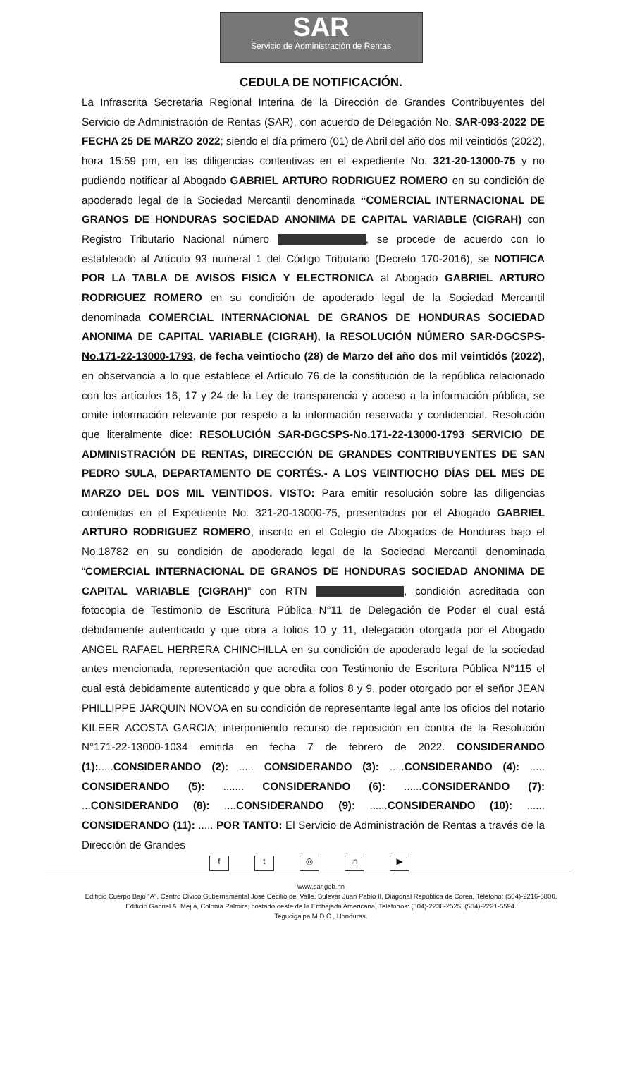SAR
Servicio de Administración de Rentas
CEDULA DE NOTIFICACIÓN.
La Infrascrita Secretaria Regional Interina de la Dirección de Grandes Contribuyentes del Servicio de Administración de Rentas (SAR), con acuerdo de Delegación No. SAR-093-2022 DE FECHA 25 DE MARZO 2022; siendo el día primero (01) de Abril del año dos mil veintidós (2022), hora 15:59 pm, en las diligencias contentivas en el expediente No. 321-20-13000-75 y no pudiendo notificar al Abogado GABRIEL ARTURO RODRIGUEZ ROMERO en su condición de apoderado legal de la Sociedad Mercantil denominada “COMERCIAL INTERNACIONAL DE GRANOS DE HONDURAS SOCIEDAD ANONIMA DE CAPITAL VARIABLE (CIGRAH) con Registro Tributario Nacional número , se procede de acuerdo con lo establecido al Artículo 93 numeral 1 del Código Tributario (Decreto 170-2016), se NOTIFICA POR LA TABLA DE AVISOS FISICA Y ELECTRONICA al Abogado GABRIEL ARTURO RODRIGUEZ ROMERO en su condición de apoderado legal de la Sociedad Mercantil denominada COMERCIAL INTERNACIONAL DE GRANOS DE HONDURAS SOCIEDAD ANONIMA DE CAPITAL VARIABLE (CIGRAH), la RESOLUCIÓN NÚMERO SAR-DGCSPS-No.171-22-13000-1793, de fecha veintiocho (28) de Marzo del año dos mil veintidós (2022), en observancia a lo que establece el Artículo 76 de la constitución de la república relacionado con los artículos 16, 17 y 24 de la Ley de transparencia y acceso a la información pública, se omite información relevante por respeto a la información reservada y confidencial. Resolución que literalmente dice: RESOLUCIÓN SAR-DGCSPS-No.171-22-13000-1793 SERVICIO DE ADMINISTRACIÓN DE RENTAS, DIRECCIÓN DE GRANDES CONTRIBUYENTES DE SAN PEDRO SULA, DEPARTAMENTO DE CORTÉS.- A LOS VEINTIOCHO DÍAS DEL MES DE MARZO DEL DOS MIL VEINTIDOS. VISTO: Para emitir resolución sobre las diligencias contenidas en el Expediente No. 321-20-13000-75, presentadas por el Abogado GABRIEL ARTURO RODRIGUEZ ROMERO, inscrito en el Colegio de Abogados de Honduras bajo el No.18782 en su condición de apoderado legal de la Sociedad Mercantil denominada “COMERCIAL INTERNACIONAL DE GRANOS DE HONDURAS SOCIEDAD ANONIMA DE CAPITAL VARIABLE (CIGRAH)” con RTN , condición acreditada con fotocopia de Testimonio de Escritura Pública N°11 de Delegación de Poder el cual está debidamente autenticado y que obra a folios 10 y 11, delegación otorgada por el Abogado ANGEL RAFAEL HERRERA CHINCHILLA en su condición de apoderado legal de la sociedad antes mencionada, representación que acredita con Testimonio de Escritura Pública N°115 el cual está debidamente autenticado y que obra a folios 8 y 9, poder otorgado por el señor JEAN PHILLIPPE JARQUIN NOVOA en su condición de representante legal ante los oficios del notario KILEER ACOSTA GARCIA; interponiendo recurso de reposición en contra de la Resolución N°171-22-13000-1034 emitida en fecha 7 de febrero de 2022. CONSIDERANDO (1):.....CONSIDERANDO (2): ..... CONSIDERANDO (3): .....CONSIDERANDO (4): ..... CONSIDERANDO (5): ....... CONSIDERANDO (6): ......CONSIDERANDO (7): ...CONSIDERANDO (8): ....CONSIDERANDO (9): ......CONSIDERANDO (10): ...... CONSIDERANDO (11): ..... POR TANTO: El Servicio de Administración de Rentas a través de la Dirección de Grandes
f t ◎ in ▶
www.sar.gob.hn
Edificio Cuerpo Bajo "A", Centro Cívico Gubernamental José Cecilio del Valle, Bulevar Juan Pablo II, Diagonal República de Corea, Teléfono: (504)-2216-5800.
Edificio Gabriel A. Mejía, Colonia Palmira, costado oeste de la Embajada Americana, Teléfonos: (504)-2238-2525, (504)-2221-5594.
Tegucigalpa M.D.C., Honduras.